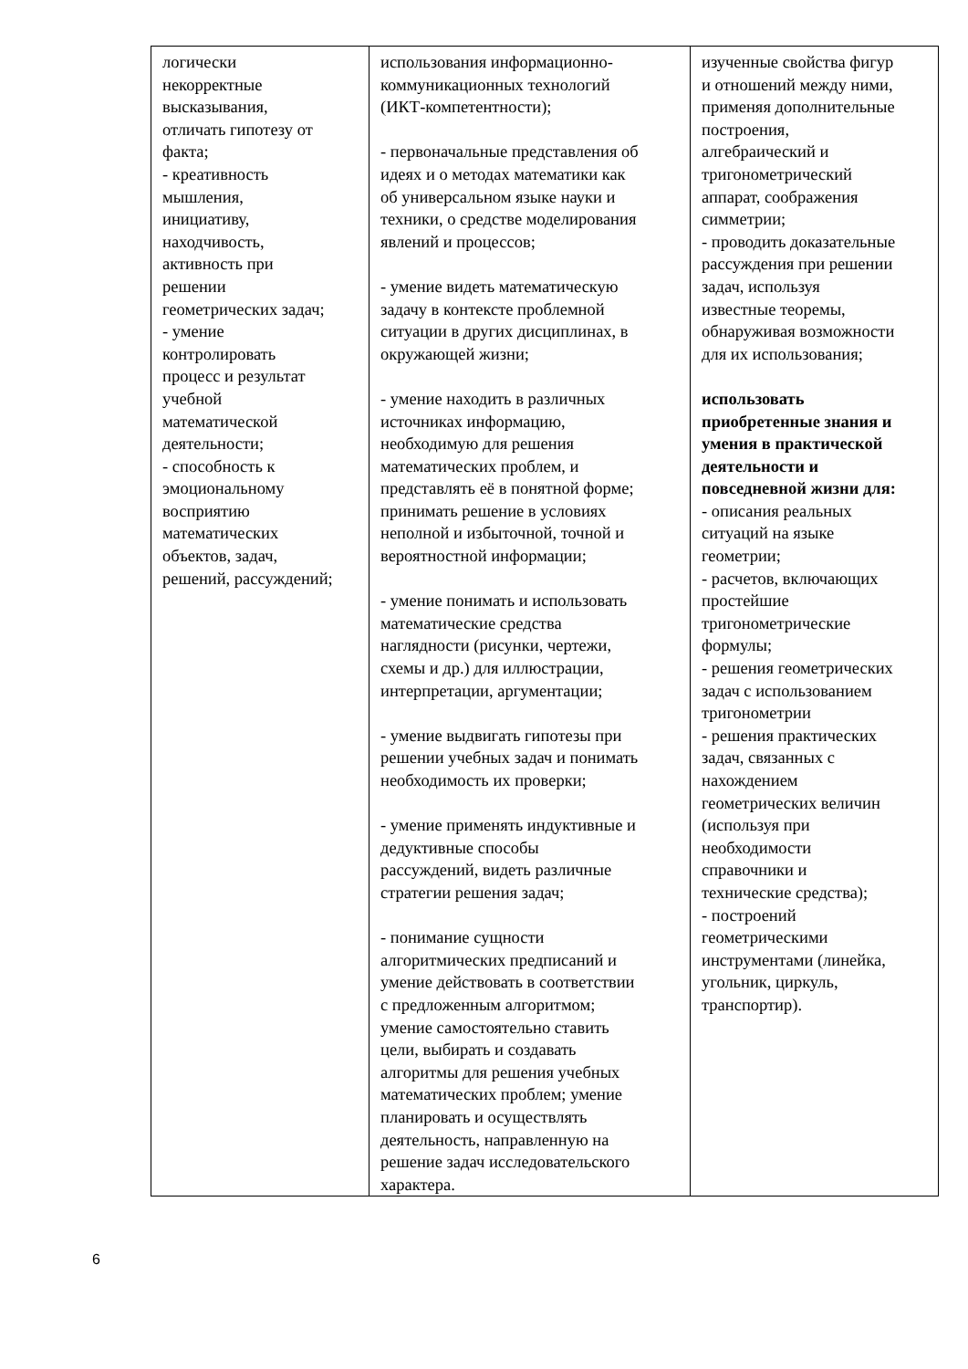| логически некорректные высказывания, отличать гипотезу от факта; - креативность мышления, инициативу, находчивость, активность при решении геометрических задач; - умение контролировать процесс и результат учебной математической деятельности; - способность к эмоциональному восприятию математических объектов, задач, решений, рассуждений; | использования информационно- коммуникационных технологий (ИКТ-компетентности); - первоначальные представления об идеях и о методах математики как об универсальном языке науки и техники, о средстве моделирования явлений и процессов; - умение видеть математическую задачу в контексте проблемной ситуации в других дисциплинах, в окружающей жизни; - умение находить в различных источниках информацию, необходимую для решения математических проблем, и представлять её в понятной форме; принимать решение в условиях неполной и избыточной, точной и вероятностной информации; - умение понимать и использовать математические средства наглядности (рисунки, чертежи, схемы и др.) для иллюстрации, интерпретации, аргументации; - умение выдвигать гипотезы при решении учебных задач и понимать необходимость их проверки; - умение применять индуктивные и дедуктивные способы рассуждений, видеть различные стратегии решения задач; - понимание сущности алгоритмических предписаний и умение действовать в соответствии с предложенным алгоритмом; умение самостоятельно ставить цели, выбирать и создавать алгоритмы для решения учебных математических проблем; умение планировать и осуществлять деятельность, направленную на решение задач исследовательского характера. | изученные свойства фигур и отношений между ними, применяя дополнительные построения, алгебраический и тригонометрический аппарат, соображения симметрии; - проводить доказательные рассуждения при решении задач, используя известные теоремы, обнаруживая возможности для их использования; использовать приобретенные знания и умения в практической деятельности и повседневной жизни для: - описания реальных ситуаций на языке геометрии; - расчетов, включающих простейшие тригонометрические формулы; - решения геометрических задач с использованием тригонометрии - решения практических задач, связанных с нахождением геометрических величин (используя при необходимости справочники и технические средства); - построений геометрическими инструментами (линейка, угольник, циркуль, транспортир). |
6